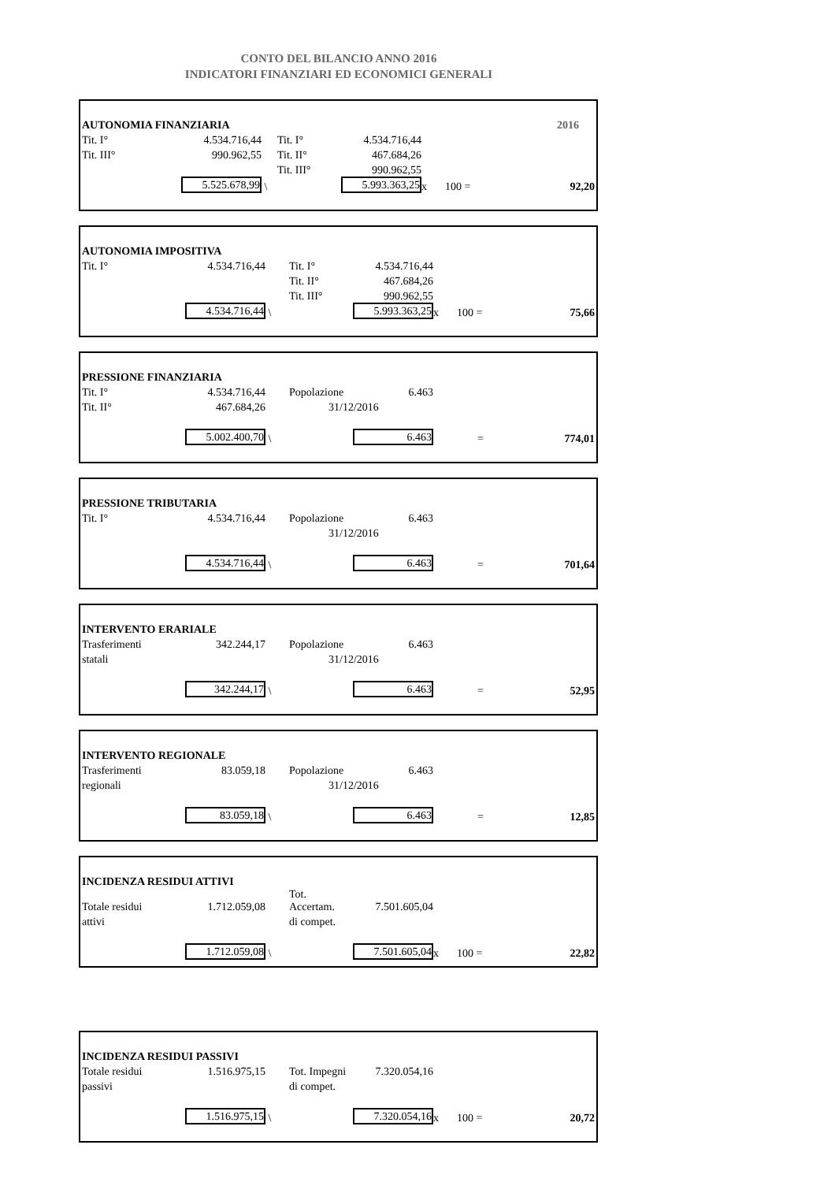CONTO DEL BILANCIO ANNO 2016
INDICATORI FINANZIARI ED ECONOMICI GENERALI
| AUTONOMIA FINANZIARIA | | | | | | | 2016 |
| Tit. I° | 4.534.716,44 | | Tit. I° | 4.534.716,44 | | | |
| Tit. III° | 990.962,55 | | Tit. II° | 467.684,26 | | | |
| | | | Tit. III° | 990.962,55 | | | |
| | 5.525.678,99 | \ | | 5.993.363,25 | x | 100 = | 92,20 |
| AUTONOMIA IMPOSITIVA | | | | | | | |
| Tit. I° | 4.534.716,44 | | Tit. I° | 4.534.716,44 | | | |
| | | | Tit. II° | 467.684,26 | | | |
| | | | Tit. III° | 990.962,55 | | | |
| | 4.534.716,44 | \ | | 5.993.363,25 | x | 100 = | 75,66 |
| PRESSIONE FINANZIARIA | | | | | | | |
| Tit. I° | 4.534.716,44 | | Popolazione | 6.463 | | | |
| Tit. II° | 467.684,26 | | 31/12/2016 | | | | |
| | 5.002.400,70 | \ | | 6.463 | | = | 774,01 |
| PRESSIONE TRIBUTARIA | | | | | | | |
| Tit. I° | 4.534.716,44 | | Popolazione | 6.463 | | | |
| | | | 31/12/2016 | | | | |
| | 4.534.716,44 | \ | | 6.463 | | = | 701,64 |
| INTERVENTO ERARIALE | | | | | | | |
| Trasferimenti | 342.244,17 | | Popolazione | 6.463 | | | |
| statali | | | 31/12/2016 | | | | |
| | 342.244,17 | \ | | 6.463 | | = | 52,95 |
| INTERVENTO REGIONALE | | | | | | | |
| Trasferimenti | 83.059,18 | | Popolazione | 6.463 | | | |
| regionali | | | 31/12/2016 | | | | |
| | 83.059,18 | \ | | 6.463 | | = | 12,85 |
| INCIDENZA RESIDUI ATTIVI | | | | | | | |
| Totale residui | 1.712.059,08 | | Tot. Accertam. | 7.501.605,04 | | | |
| attivi | | | di compet. | | | | |
| | 1.712.059,08 | \ | | 7.501.605,04 | x | 100 = | 22,82 |
| INCIDENZA RESIDUI PASSIVI | | | | | | | |
| Totale residui | 1.516.975,15 | | Tot. Impegni | 7.320.054,16 | | | |
| passivi | | | di compet. | | | | |
| | 1.516.975,15 | \ | | 7.320.054,16 | x | 100 = | 20,72 |